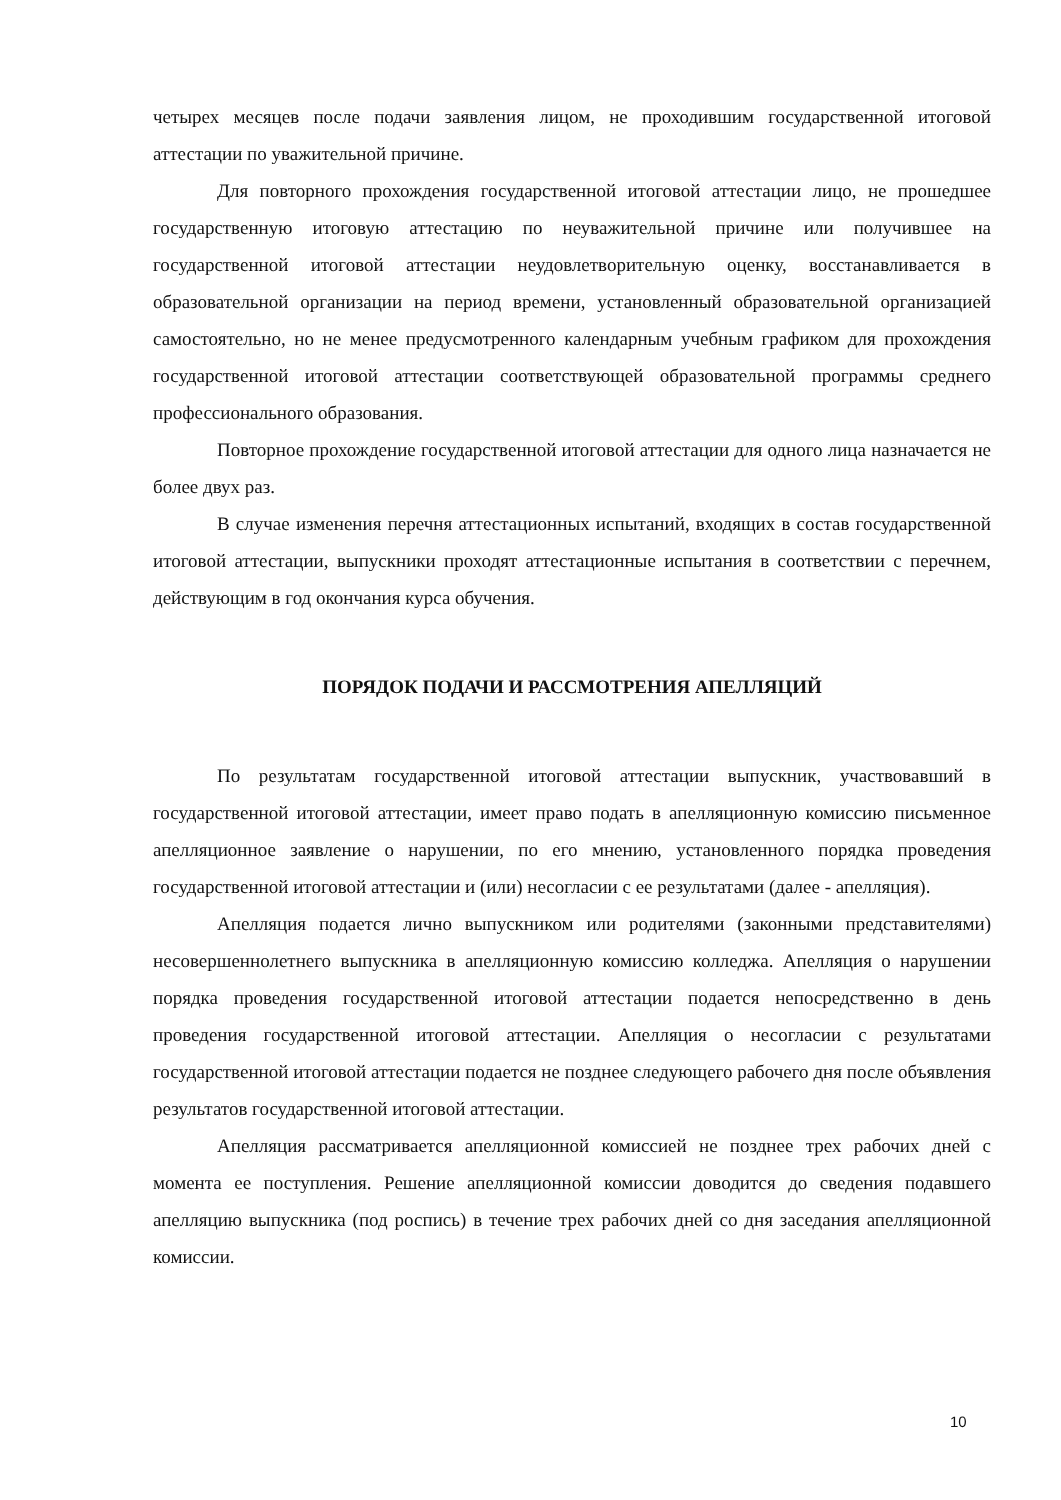четырех месяцев после подачи заявления лицом, не проходившим государственной итоговой аттестации по уважительной причине.
Для повторного прохождения государственной итоговой аттестации лицо, не прошедшее государственную итоговую аттестацию по неуважительной причине или получившее на государственной итоговой аттестации неудовлетворительную оценку, восстанавливается в образовательной организации на период времени, установленный образовательной организацией самостоятельно, но не менее предусмотренного календарным учебным графиком для прохождения государственной итоговой аттестации соответствующей образовательной программы среднего профессионального образования.
Повторное прохождение государственной итоговой аттестации для одного лица назначается не более двух раз.
В случае изменения перечня аттестационных испытаний, входящих в состав государственной итоговой аттестации, выпускники проходят аттестационные испытания в соответствии с перечнем, действующим в год окончания курса обучения.
ПОРЯДОК ПОДАЧИ И РАССМОТРЕНИЯ АПЕЛЛЯЦИЙ
По результатам государственной итоговой аттестации выпускник, участвовавший в государственной итоговой аттестации, имеет право подать в апелляционную комиссию письменное апелляционное заявление о нарушении, по его мнению, установленного порядка проведения государственной итоговой аттестации и (или) несогласии с ее результатами (далее - апелляция).
Апелляция подается лично выпускником или родителями (законными представителями) несовершеннолетнего выпускника в апелляционную комиссию колледжа. Апелляция о нарушении порядка проведения государственной итоговой аттестации подается непосредственно в день проведения государственной итоговой аттестации. Апелляция о несогласии с результатами государственной итоговой аттестации подается не позднее следующего рабочего дня после объявления результатов государственной итоговой аттестации.
Апелляция рассматривается апелляционной комиссией не позднее трех рабочих дней с момента ее поступления. Решение апелляционной комиссии доводится до сведения подавшего апелляцию выпускника (под роспись) в течение трех рабочих дней со дня заседания апелляционной комиссии.
10